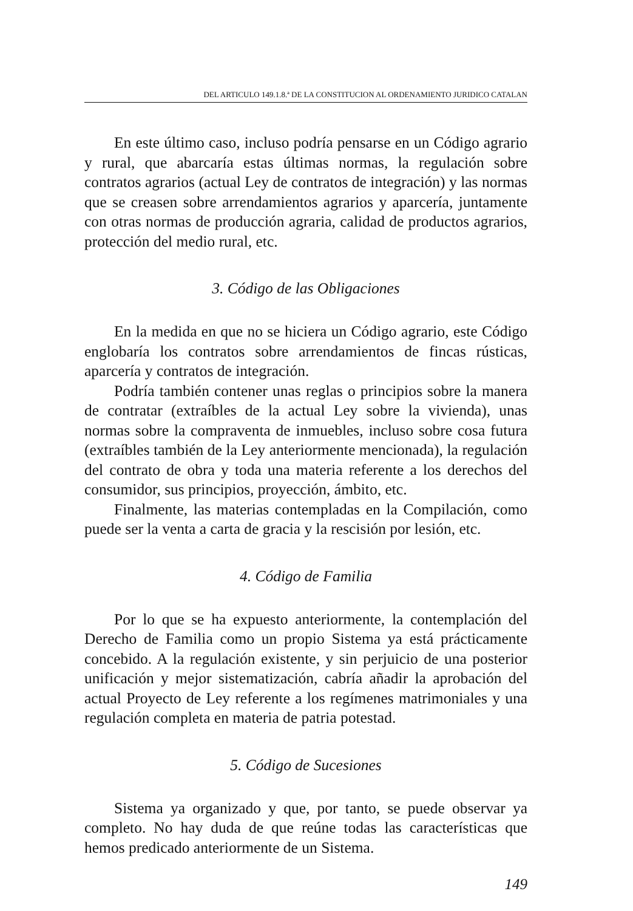DEL ARTICULO 149.1.8.ª DE LA CONSTITUCION AL ORDENAMIENTO JURIDICO CATALAN
En este último caso, incluso podría pensarse en un Código agrario y rural, que abarcaría estas últimas normas, la regulación sobre contratos agrarios (actual Ley de contratos de integración) y las normas que se creasen sobre arrendamientos agrarios y aparcería, juntamente con otras normas de producción agraria, calidad de productos agrarios, protección del medio rural, etc.
3. Código de las Obligaciones
En la medida en que no se hiciera un Código agrario, este Código englobaría los contratos sobre arrendamientos de fincas rústicas, aparcería y contratos de integración.
Podría también contener unas reglas o principios sobre la manera de contratar (extraíbles de la actual Ley sobre la vivienda), unas normas sobre la compraventa de inmuebles, incluso sobre cosa futura (extraíbles también de la Ley anteriormente mencionada), la regulación del contrato de obra y toda una materia referente a los derechos del consumidor, sus principios, proyección, ámbito, etc.
Finalmente, las materias contempladas en la Compilación, como puede ser la venta a carta de gracia y la rescisión por lesión, etc.
4. Código de Familia
Por lo que se ha expuesto anteriormente, la contemplación del Derecho de Familia como un propio Sistema ya está prácticamente concebido. A la regulación existente, y sin perjuicio de una posterior unificación y mejor sistematización, cabría añadir la aprobación del actual Proyecto de Ley referente a los regímenes matrimoniales y una regulación completa en materia de patria potestad.
5. Código de Sucesiones
Sistema ya organizado y que, por tanto, se puede observar ya completo. No hay duda de que reúne todas las características que hemos predicado anteriormente de un Sistema.
149